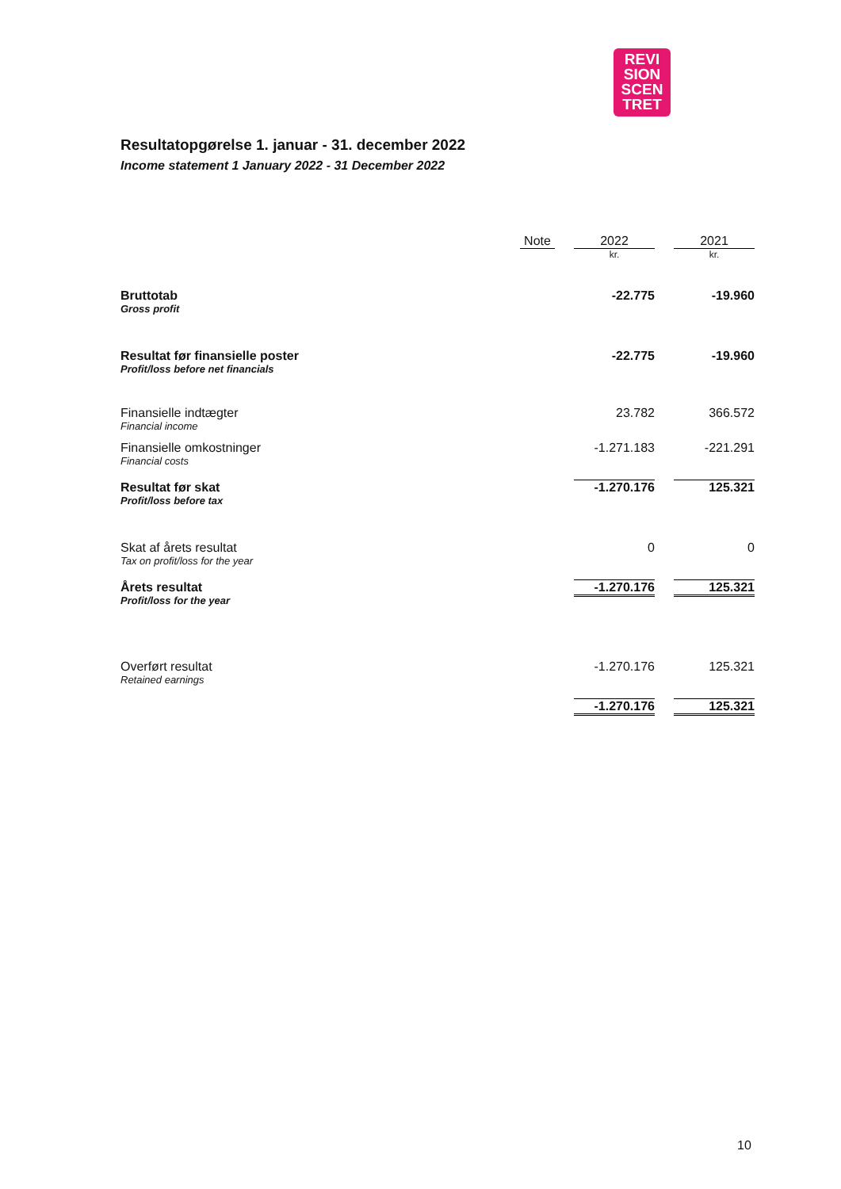REVI
SION
SCEN
TRET
Resultatopgørelse 1. januar - 31. december 2022
Income statement 1 January 2022 - 31 December 2022
| | Note | | 2022 | | 2021 |
| --- | --- | --- | --- | --- | --- |
| | | | kr. | | kr. |
| Bruttotab Gross profit | | | -22.775 | | -19.960 |
| Resultat før finansielle poster Profit/loss before net financials | | | -22.775 | | -19.960 |
| Finansielle indtægter Financial income | | | 23.782 | | 366.572 |
| Finansielle omkostninger Financial costs | | | -1.271.183 | | -221.291 |
| Resultat før skat Profit/loss before tax | | | -1.270.176 | | 125.321 |
| Skat af årets resultat Tax on profit/loss for the year | | | 0 | | 0 |
| Årets resultat Profit/loss for the year | | | -1.270.176 | | 125.321 |
| Overført resultat Retained earnings | | | -1.270.176 | | 125.321 |
| | | | -1.270.176 | | 125.321 |
10